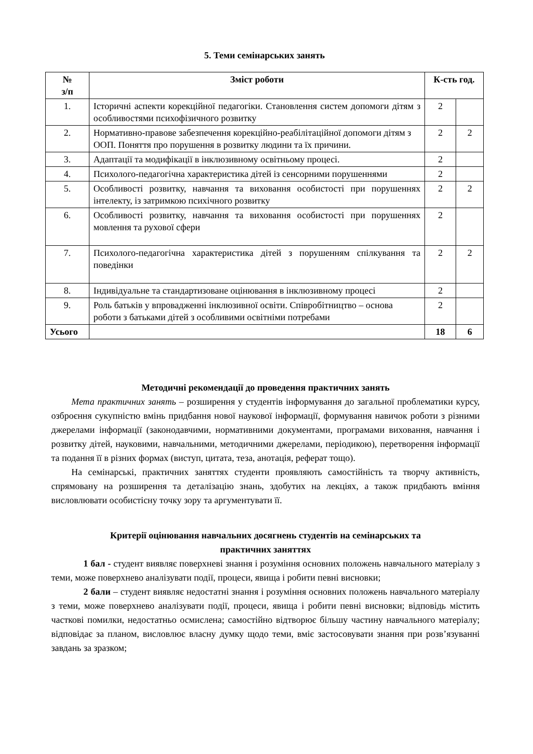5. Теми семінарських занять
| № з/п | Зміст роботи | К-сть год. | |
| --- | --- | --- | --- |
| 1. | Історичні аспекти корекційної педагогіки. Становлення систем допомоги дітям з особливостями психофізичного розвитку | 2 | |
| 2. | Нормативно-правове забезпечення корекційно-реабілітаційної допомоги дітям з ООП. Поняття про порушення в розвитку людини та їх причини. | 2 | 2 |
| 3. | Адаптації та модифікації в інклюзивному освітньому процесі. | 2 | |
| 4. | Психолого-педагогічна характеристика дітей із сенсорними порушеннями | 2 | |
| 5. | Особливості розвитку, навчання та виховання особистості при порушеннях інтелекту, із затримкою психічного розвитку | 2 | 2 |
| 6. | Особливості розвитку, навчання та виховання особистості при порушеннях мовлення та рухової сфери | 2 | |
| 7. | Психолого-педагогічна характеристика дітей з порушенням спілкування та поведінки | 2 | 2 |
| 8. | Індивідуальне та стандартизоване оцінювання в інклюзивному процесі | 2 | |
| 9. | Роль батьків у впровадженні інклюзивної освіти. Співробітництво – основа роботи з батьками дітей з особливими освітніми потребами | 2 | |
| Усього | | 18 | 6 |
Методичні рекомендації до проведення практичних занять
Мета практичних занять – розширення у студентів інформування до загальної проблематики курсу, озброєння сукупністю вмінь придбання нової наукової інформації, формування навичок роботи з різними джерелами інформації (законодавчими, нормативними документами, програмами виховання, навчання і розвитку дітей, науковими, навчальними, методичними джерелами, періодикою), перетворення інформації та подання її в різних формах (виступ, цитата, теза, анотація, реферат тощо).
На семінарські, практичних заняттях студенти проявляють самостійність та творчу активність, спрямовану на розширення та деталізацію знань, здобутих на лекціях, а також придбають вміння висловлювати особистісну точку зору та аргументувати її.
Критерії оцінювання навчальних досягнень студентів на семінарських та
практичних заняттях
1 бал - студент виявляє поверхневі знання і розуміння основних положень навчального матеріалу з теми, може поверхнево аналізувати події, процеси, явища і робити певні висновки;
2 бали – студент виявляє недостатні знання і розуміння основних положень навчального матеріалу з теми, може поверхнево аналізувати події, процеси, явища і робити певні висновки; відповідь містить часткові помилки, недостатньо осмислена; самостійно відтворює більшу частину навчального матеріалу; відповідає за планом, висловлює власну думку щодо теми, вміє застосовувати знання при розв’язуванні завдань за зразком;